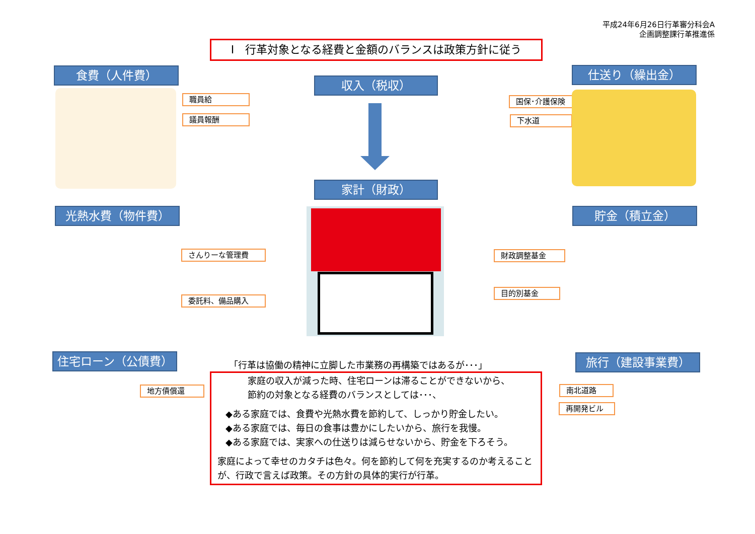平成24年6月26日行革審分科会A
企画調整課行革推進係
Ⅰ　行革対象となる経費と金額のバランスは政策方針に従う
食費（人件費）
収入（税収）
仕送り（繰出金）
職員給
議員報酬
国保･介護保険
下水道
家計（財政）
光熱水費（物件費） 貯金（積立金）
さんりーな管理費
委託料、備品購入
財政調整基金
目的別基金
住宅ローン（公債費） 旅行（建設事業費）
地方債償還 南北道路
再開発ビル
「行革は協働の精神に立脚した市業務の再構築ではあるが･･･」
家庭の収入が減った時、住宅ローンは滞ることができないから、
節約の対象となる経費のバランスとしては･･･、
◆ある家庭では、食費や光熱水費を節約して、しっかり貯金したい。
◆ある家庭では、毎日の食事は豊かにしたいから、旅行を我慢。
◆ある家庭では、実家への仕送りは減らせないから、貯金を下ろそう。
家庭によって幸せのカタチは色々。何を節約して何を充実するのか考えることが、行政で言えば政策。その方針の具体的実行が行革。